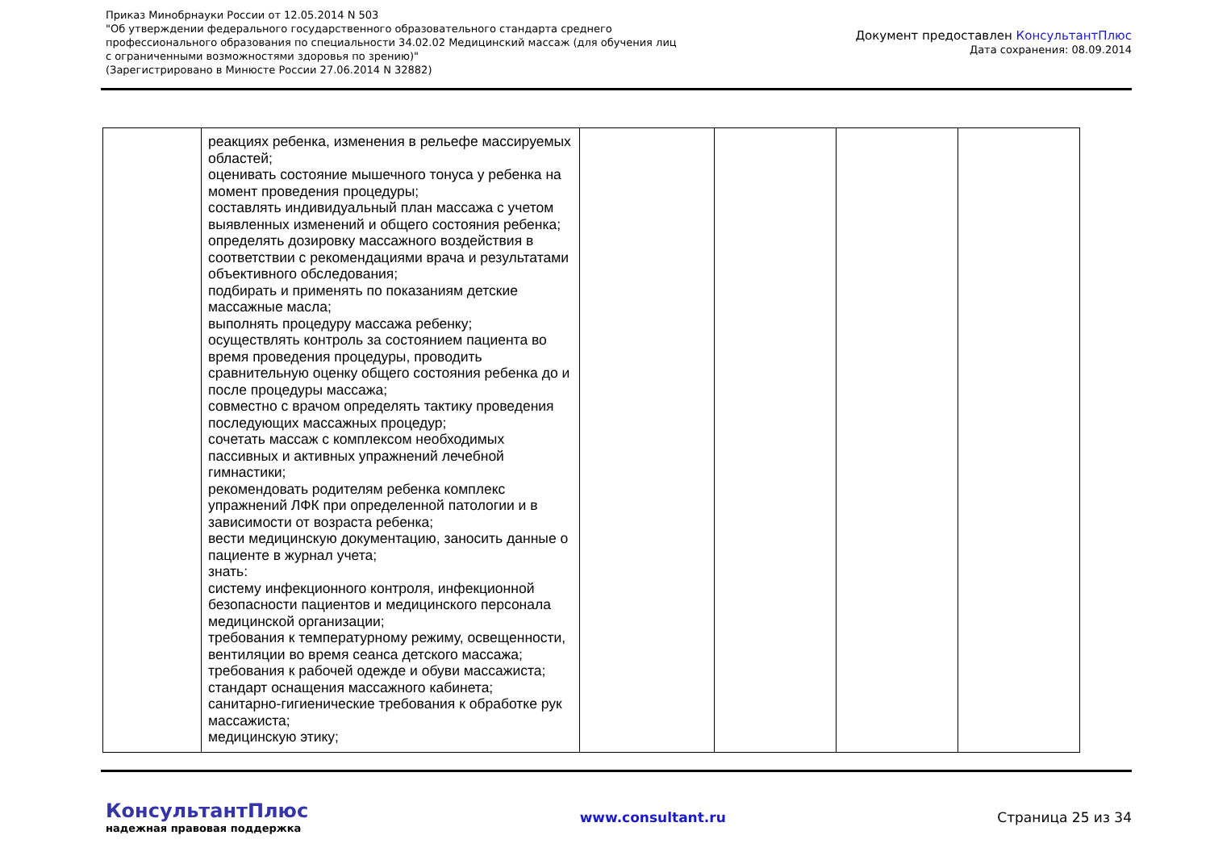Приказ Минобрнауки России от 12.05.2014 N 503
"Об утверждении федерального государственного образовательного стандарта среднего
профессионального образования по специальности 34.02.02 Медицинский массаж (для обучения лиц
с ограниченными возможностями здоровья по зрению)"
(Зарегистрировано в Минюсте России 27.06.2014 N 32882)
Документ предоставлен КонсультантПлюс
Дата сохранения: 08.09.2014
| | реакциях ребенка, изменения в рельефе массируемых областей; оценивать состояние мышечного тонуса у ребенка на момент проведения процедуры; составлять индивидуальный план массажа с учетом выявленных изменений и общего состояния ребенка; определять дозировку массажного воздействия в соответствии с рекомендациями врача и результатами объективного обследования; подбирать и применять по показаниям детские массажные масла; выполнять процедуру массажа ребенку; осуществлять контроль за состоянием пациента во время проведения процедуры, проводить сравнительную оценку общего состояния ребенка до и после процедуры массажа; совместно с врачом определять тактику проведения последующих массажных процедур; сочетать массаж с комплексом необходимых пассивных и активных упражнений лечебной гимнастики; рекомендовать родителям ребенка комплекс упражнений ЛФК при определенной патологии и в зависимости от возраста ребенка; вести медицинскую документацию, заносить данные о пациенте в журнал учета; знать: систему инфекционного контроля, инфекционной безопасности пациентов и медицинского персонала медицинской организации; требования к температурному режиму, освещенности, вентиляции во время сеанса детского массажа; требования к рабочей одежде и обуви массажиста; стандарт оснащения массажного кабинета; санитарно-гигиенические требования к обработке рук массажиста; медицинскую этику; | | | | |
КонсультантПлюс
надежная правовая поддержка
www.consultant.ru Страница 25 из 34